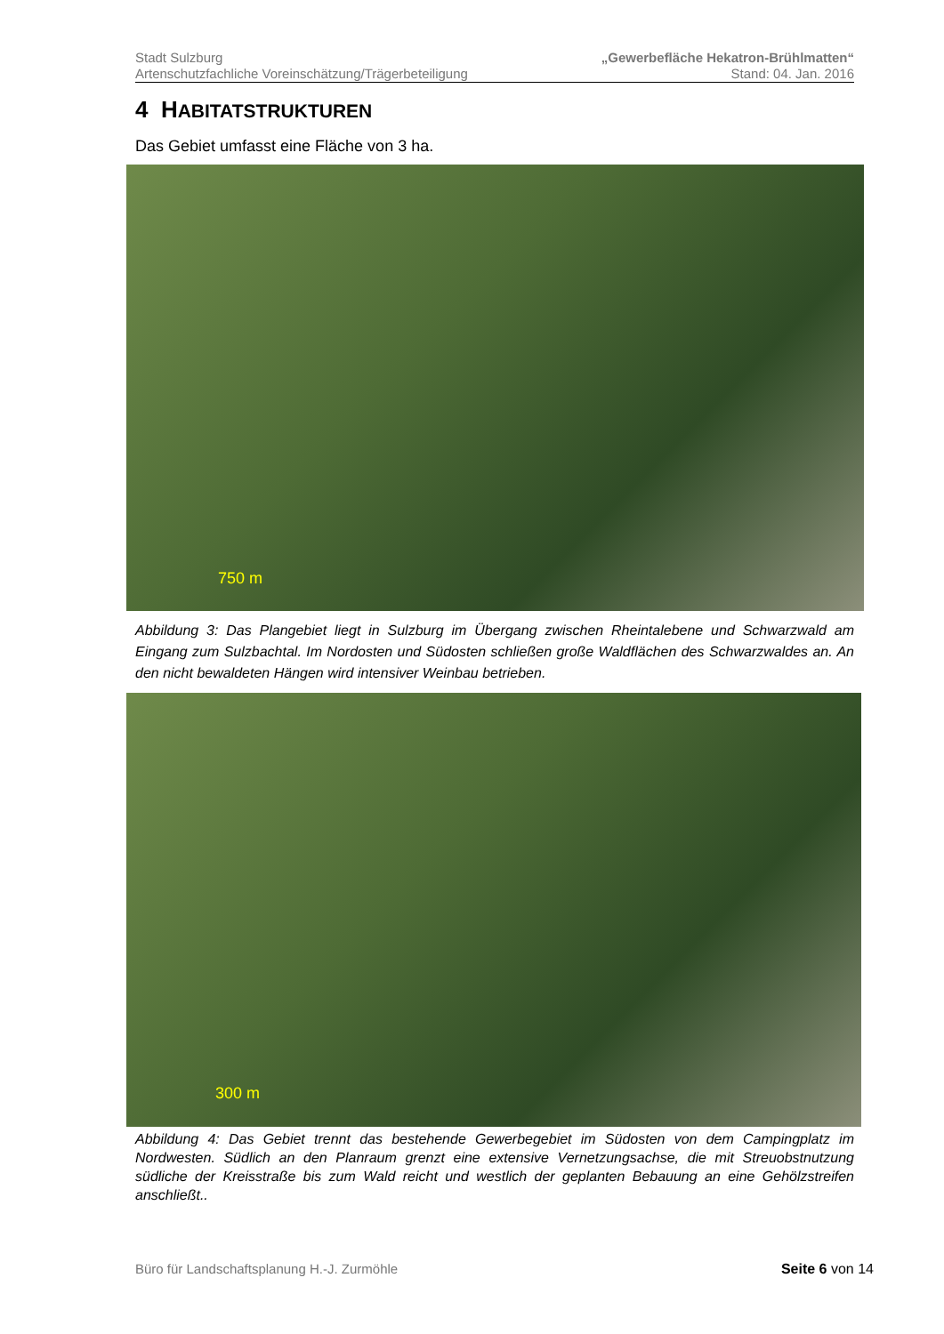Stadt Sulzburg „Gewerbefläche Hekatron-Brühlmatten“
Artenschutzfachliche Voreinschätzung/Trägerbeteiligung Stand: 04. Jan. 2016
4 HABITATSTRUKTUREN
Das Gebiet umfasst eine Fläche von 3 ha.
750 m
Abbildung 3: Das Plangebiet liegt in Sulzburg im Übergang zwischen Rheintalebene und Schwarzwald am Eingang zum Sulzbachtal. Im Nordosten und Südosten schließen große Waldflächen des Schwarzwaldes an. An den nicht bewaldeten Hängen wird intensiver Weinbau betrieben.
300 m
Abbildung 4: Das Gebiet trennt das bestehende Gewerbegebiet im Südosten von dem Campingplatz im Nordwesten. Südlich an den Planraum grenzt eine extensive Vernetzungsachse, die mit Streuobstnutzung südliche der Kreisstraße bis zum Wald reicht und westlich der geplanten Bebauung an eine Gehölzstreifen anschließt..
Büro für Landschaftsplanung H.-J. Zurmöhle Seite 6 von 14